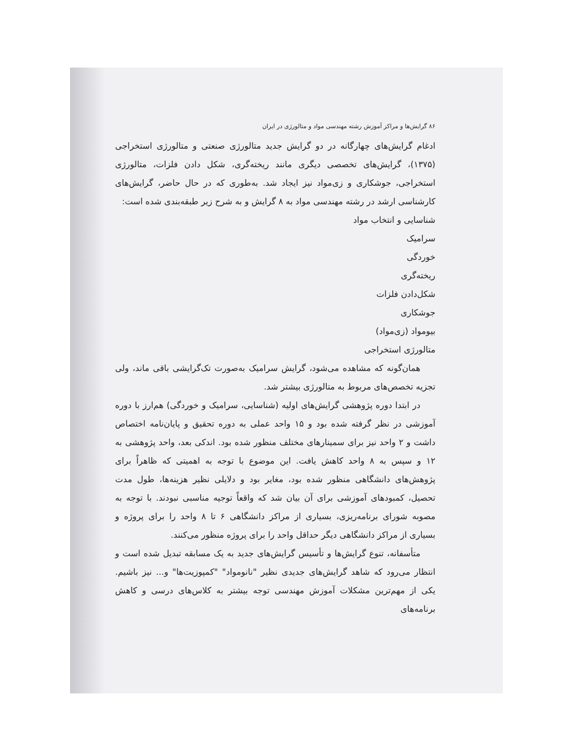۸۶ گرایش‌ها و مراکز آموزش رشته مهندسی مواد و متالورژی در ایران
ادغام گرایش‌های چهارگانه در دو گرایش جدید متالورژی صنعتی و متالورژی استخراجی (۱۳۷۵)، گرایش‌های تخصصی دیگری مانند ریخته‌گری، شکل دادن فلزات، متالورژی استخراجی، جوشکاری و زی‌مواد نیز ایجاد شد. به‌طوری که در حال حاضر، گرایش‌های کارشناسی ارشد در رشته مهندسی مواد به ۸ گرایش و به شرح زیر طبقه‌بندی شده است:
شناسایی و انتخاب مواد
سرامیک
خوردگی
ریخته‌گری
شکل‌دادن فلزات
جوشکاری
بیومواد (زی‌مواد)
متالورژی استخراجی
همان‌گونه که مشاهده می‌شود، گرایش سرامیک به‌صورت تک‌گرایشی باقی ماند، ولی تجزیه تخصص‌های مربوط به متالورژی بیشتر شد.
در ابتدا دوره پژوهشی گرایش‌های اولیه (شناسایی، سرامیک و خوردگی) هم‌ارز با دوره آموزشی در نظر گرفته شده بود و ۱۵ واحد عملی به دوره تحقیق و پایان‌نامه اختصاص داشت و ۲ واحد نیز برای سمینارهای مختلف منظور شده بود. اندکی بعد، واحد پژوهشی به ۱۲ و سپس به ۸ واحد کاهش یافت. این موضوع با توجه به اهمیتی که ظاهراً برای پژوهش‌های دانشگاهی منظور شده بود، مغایر بود و دلایلی نظیر هزینه‌ها، طول مدت تحصیل، کمبودهای آموزشی برای آن بیان شد که واقعاً توجیه مناسبی نبودند. با توجه به مصوبه شورای برنامه‌ریزی، بسیاری از مراکز دانشگاهی ۶ تا ۸ واحد را برای پروژه و بسیاری از مراکز دانشگاهی دیگر حداقل واحد را برای پروژه منظور می‌کنند.
متأسفانه، تنوع گرایش‌ها و تأسیس گرایش‌های جدید به یک مسابقه تبدیل شده است و انتظار می‌رود که شاهد گرایش‌های جدیدی نظیر "نانومواد" "کمپوزیت‌ها" و... نیز باشیم. یکی از مهم‌ترین مشکلات آموزش مهندسی توجه بیشتر به کلاس‌های درسی و کاهش برنامه‌های